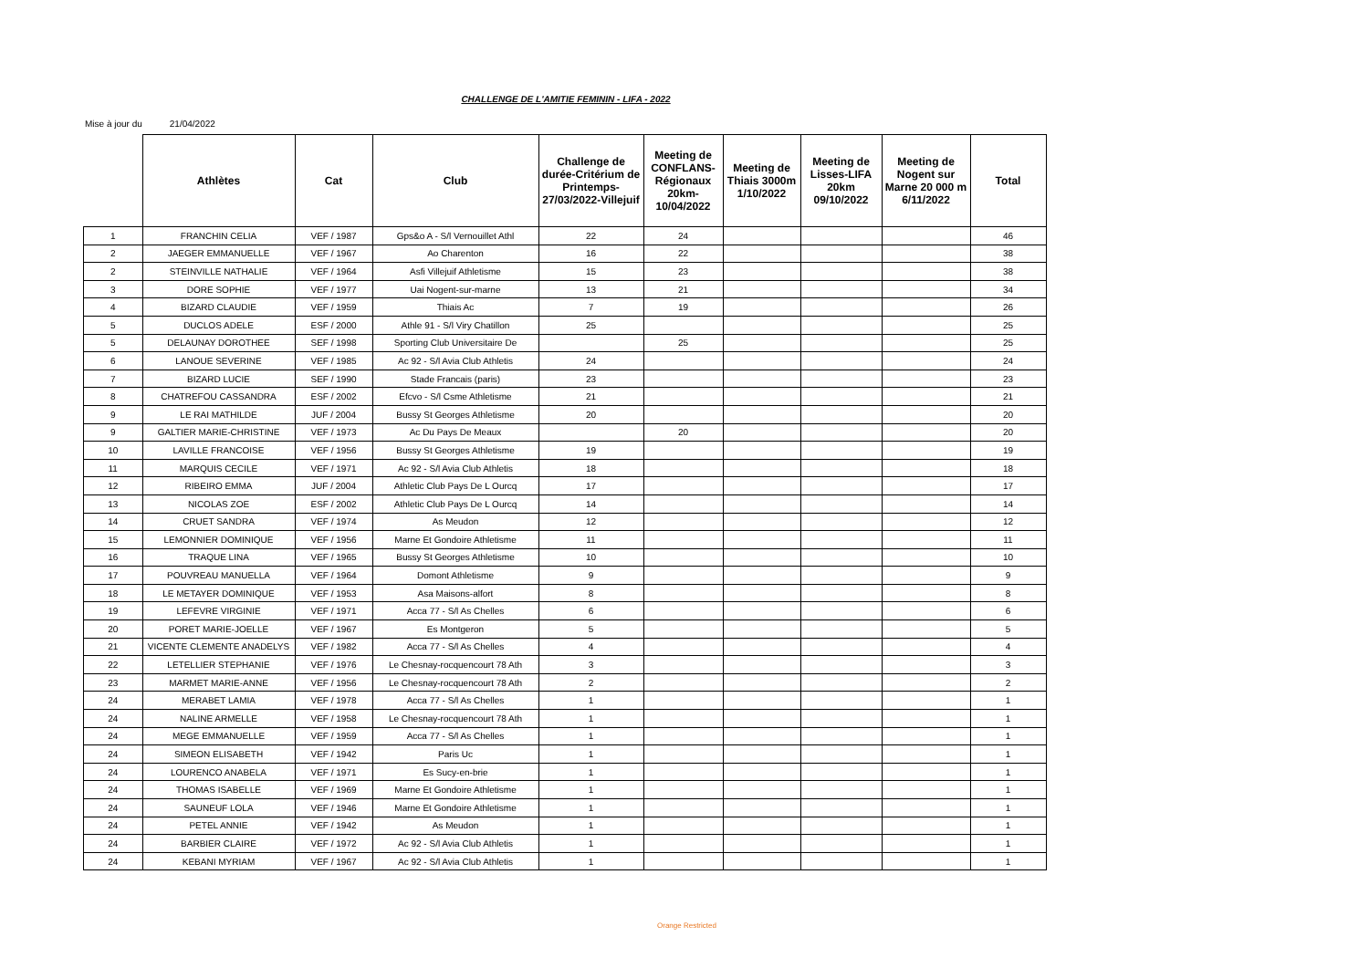CHALLENGE DE L'AMITIE FEMININ - LIFA - 2022
Mise à jour du 21/04/2022
| | Athlètes | Cat | Club | Challenge de durée-Critérium de Printemps-27/03/2022-Villejuif | Meeting de CONFLANS-Régionaux 20km-10/04/2022 | Meeting de Thiais 3000m 1/10/2022 | Meeting de Lisses-LIFA 20km 09/10/2022 | Meeting de Nogent sur Marne 20 000 m 6/11/2022 | Total |
| --- | --- | --- | --- | --- | --- | --- | --- | --- | --- |
| 1 | FRANCHIN CELIA | VEF / 1987 | Gps&o A - S/l Vernouillet Athl | 22 | 24 | | | | 46 |
| 2 | JAEGER EMMANUELLE | VEF / 1967 | Ao Charenton | 16 | 22 | | | | 38 |
| 2 | STEINVILLE NATHALIE | VEF / 1964 | Asfi Villejuif Athletisme | 15 | 23 | | | | 38 |
| 3 | DORE SOPHIE | VEF / 1977 | Uai Nogent-sur-marne | 13 | 21 | | | | 34 |
| 4 | BIZARD CLAUDIE | VEF / 1959 | Thiais Ac | 7 | 19 | | | | 26 |
| 5 | DUCLOS ADELE | ESF / 2000 | Athle 91 - S/l Viry Chatillon | 25 | | | | | 25 |
| 5 | DELAUNAY DOROTHEE | SEF / 1998 | Sporting Club Universitaire De | | 25 | | | | 25 |
| 6 | LANOUE SEVERINE | VEF / 1985 | Ac 92 - S/l Avia Club Athletis | 24 | | | | | 24 |
| 7 | BIZARD LUCIE | SEF / 1990 | Stade Francais (paris) | 23 | | | | | 23 |
| 8 | CHATREFOU CASSANDRA | ESF / 2002 | Efcvo - S/l Csme Athletisme | 21 | | | | | 21 |
| 9 | LE RAI MATHILDE | JUF / 2004 | Bussy St Georges Athletisme | 20 | | | | | 20 |
| 9 | GALTIER MARIE-CHRISTINE | VEF / 1973 | Ac Du Pays De Meaux | | 20 | | | | 20 |
| 10 | LAVILLE FRANCOISE | VEF / 1956 | Bussy St Georges Athletisme | 19 | | | | | 19 |
| 11 | MARQUIS CECILE | VEF / 1971 | Ac 92 - S/l Avia Club Athletis | 18 | | | | | 18 |
| 12 | RIBEIRO EMMA | JUF / 2004 | Athletic Club Pays De L Ourcq | 17 | | | | | 17 |
| 13 | NICOLAS ZOE | ESF / 2002 | Athletic Club Pays De L Ourcq | 14 | | | | | 14 |
| 14 | CRUET SANDRA | VEF / 1974 | As Meudon | 12 | | | | | 12 |
| 15 | LEMONNIER DOMINIQUE | VEF / 1956 | Marne Et Gondoire Athletisme | 11 | | | | | 11 |
| 16 | TRAQUE LINA | VEF / 1965 | Bussy St Georges Athletisme | 10 | | | | | 10 |
| 17 | POUVREAU MANUELLA | VEF / 1964 | Domont Athletisme | 9 | | | | | 9 |
| 18 | LE METAYER DOMINIQUE | VEF / 1953 | Asa Maisons-alfort | 8 | | | | | 8 |
| 19 | LEFEVRE VIRGINIE | VEF / 1971 | Acca 77 - S/l As Chelles | 6 | | | | | 6 |
| 20 | PORET MARIE-JOELLE | VEF / 1967 | Es Montgeron | 5 | | | | | 5 |
| 21 | VICENTE CLEMENTE ANADELYS | VEF / 1982 | Acca 77 - S/l As Chelles | 4 | | | | | 4 |
| 22 | LETELLIER STEPHANIE | VEF / 1976 | Le Chesnay-rocquencourt 78 Ath | 3 | | | | | 3 |
| 23 | MARMET MARIE-ANNE | VEF / 1956 | Le Chesnay-rocquencourt 78 Ath | 2 | | | | | 2 |
| 24 | MERABET LAMIA | VEF / 1978 | Acca 77 - S/l As Chelles | 1 | | | | | 1 |
| 24 | NALINE ARMELLE | VEF / 1958 | Le Chesnay-rocquencourt 78 Ath | 1 | | | | | 1 |
| 24 | MEGE EMMANUELLE | VEF / 1959 | Acca 77 - S/l As Chelles | 1 | | | | | 1 |
| 24 | SIMEON ELISABETH | VEF / 1942 | Paris Uc | 1 | | | | | 1 |
| 24 | LOURENCO ANABELA | VEF / 1971 | Es Sucy-en-brie | 1 | | | | | 1 |
| 24 | THOMAS ISABELLE | VEF / 1969 | Marne Et Gondoire Athletisme | 1 | | | | | 1 |
| 24 | SAUNEUF LOLA | VEF / 1946 | Marne Et Gondoire Athletisme | 1 | | | | | 1 |
| 24 | PETEL ANNIE | VEF / 1942 | As Meudon | 1 | | | | | 1 |
| 24 | BARBIER CLAIRE | VEF / 1972 | Ac 92 - S/l Avia Club Athletis | 1 | | | | | 1 |
| 24 | KEBANI MYRIAM | VEF / 1967 | Ac 92 - S/l Avia Club Athletis | 1 | | | | | 1 |
Orange Restricted